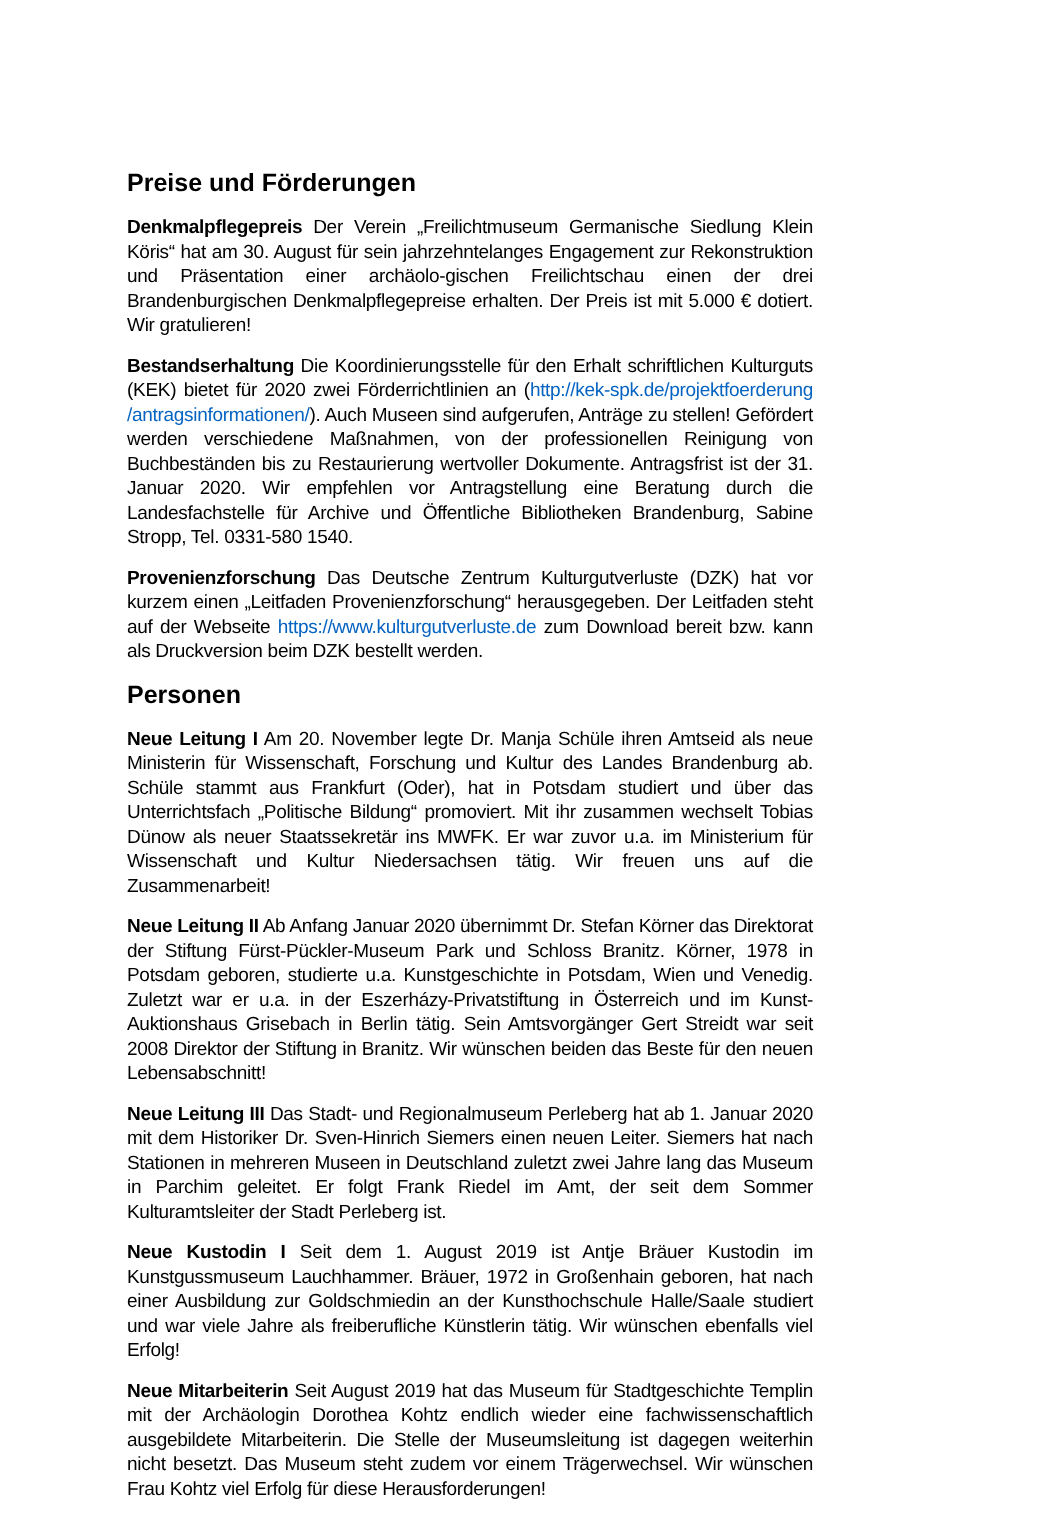Preise und Förderungen
Denkmalpflegepreis Der Verein „Freilichtmuseum Germanische Siedlung Klein Köris“ hat am 30. August für sein jahrzehntelanges Engagement zur Rekonstruktion und Präsentation einer archäolo-gischen Freilichtschau einen der drei Brandenburgischen Denkmalpflegepreise erhalten. Der Preis ist mit 5.000 € dotiert. Wir gratulieren!
Bestandserhaltung Die Koordinierungsstelle für den Erhalt schriftlichen Kulturguts (KEK) bietet für 2020 zwei Förderrichtlinien an (http://kek-spk.de/projektfoerderung /antragsinformationen/). Auch Museen sind aufgerufen, Anträge zu stellen! Gefördert werden verschiedene Maßnahmen, von der professionellen Reinigung von Buchbeständen bis zu Restaurierung wertvoller Dokumente. Antragsfrist ist der 31. Januar 2020. Wir empfehlen vor Antragstellung eine Beratung durch die Landesfachstelle für Archive und Öffentliche Bibliotheken Brandenburg, Sabine Stropp, Tel. 0331-580 1540.
Provenienzforschung Das Deutsche Zentrum Kulturgutverluste (DZK) hat vor kurzem einen „Leitfaden Provenienzforschung“ herausgegeben. Der Leitfaden steht auf der Webseite https://www.kulturgutverluste.de zum Download bereit bzw. kann als Druckversion beim DZK bestellt werden.
Personen
Neue Leitung I Am 20. November legte Dr. Manja Schüle ihren Amtseid als neue Ministerin für Wissenschaft, Forschung und Kultur des Landes Brandenburg ab. Schüle stammt aus Frankfurt (Oder), hat in Potsdam studiert und über das Unterrichtsfach „Politische Bildung“ promoviert. Mit ihr zusammen wechselt Tobias Dünow als neuer Staatssekretär ins MWFK. Er war zuvor u.a. im Ministerium für Wissenschaft und Kultur Niedersachsen tätig. Wir freuen uns auf die Zusammenarbeit!
Neue Leitung II Ab Anfang Januar 2020 übernimmt Dr. Stefan Körner das Direktorat der Stiftung Fürst-Pückler-Museum Park und Schloss Branitz. Körner, 1978 in Potsdam geboren, studierte u.a. Kunstgeschichte in Potsdam, Wien und Venedig. Zuletzt war er u.a. in der Eszerházy-Privatstiftung in Österreich und im Kunst-Auktionshaus Grisebach in Berlin tätig. Sein Amtsvorgänger Gert Streidt war seit 2008 Direktor der Stiftung in Branitz. Wir wünschen beiden das Beste für den neuen Lebensabschnitt!
Neue Leitung III Das Stadt- und Regionalmuseum Perleberg hat ab 1. Januar 2020 mit dem Historiker Dr. Sven-Hinrich Siemers einen neuen Leiter. Siemers hat nach Stationen in mehreren Museen in Deutschland zuletzt zwei Jahre lang das Museum in Parchim geleitet. Er folgt Frank Riedel im Amt, der seit dem Sommer Kulturamtsleiter der Stadt Perleberg ist.
Neue Kustodin I Seit dem 1. August 2019 ist Antje Bräuer Kustodin im Kunstgussmuseum Lauchhammer. Bräuer, 1972 in Großenhain geboren, hat nach einer Ausbildung zur Goldschmiedin an der Kunsthochschule Halle/Saale studiert und war viele Jahre als freiberufliche Künstlerin tätig. Wir wünschen ebenfalls viel Erfolg!
Neue Mitarbeiterin Seit August 2019 hat das Museum für Stadtgeschichte Templin mit der Archäologin Dorothea Kohtz endlich wieder eine fachwissenschaftlich ausgebildete Mitarbeiterin. Die Stelle der Museumsleitung ist dagegen weiterhin nicht besetzt. Das Museum steht zudem vor einem Trägerwechsel. Wir wünschen Frau Kohtz viel Erfolg für diese Herausforderungen!